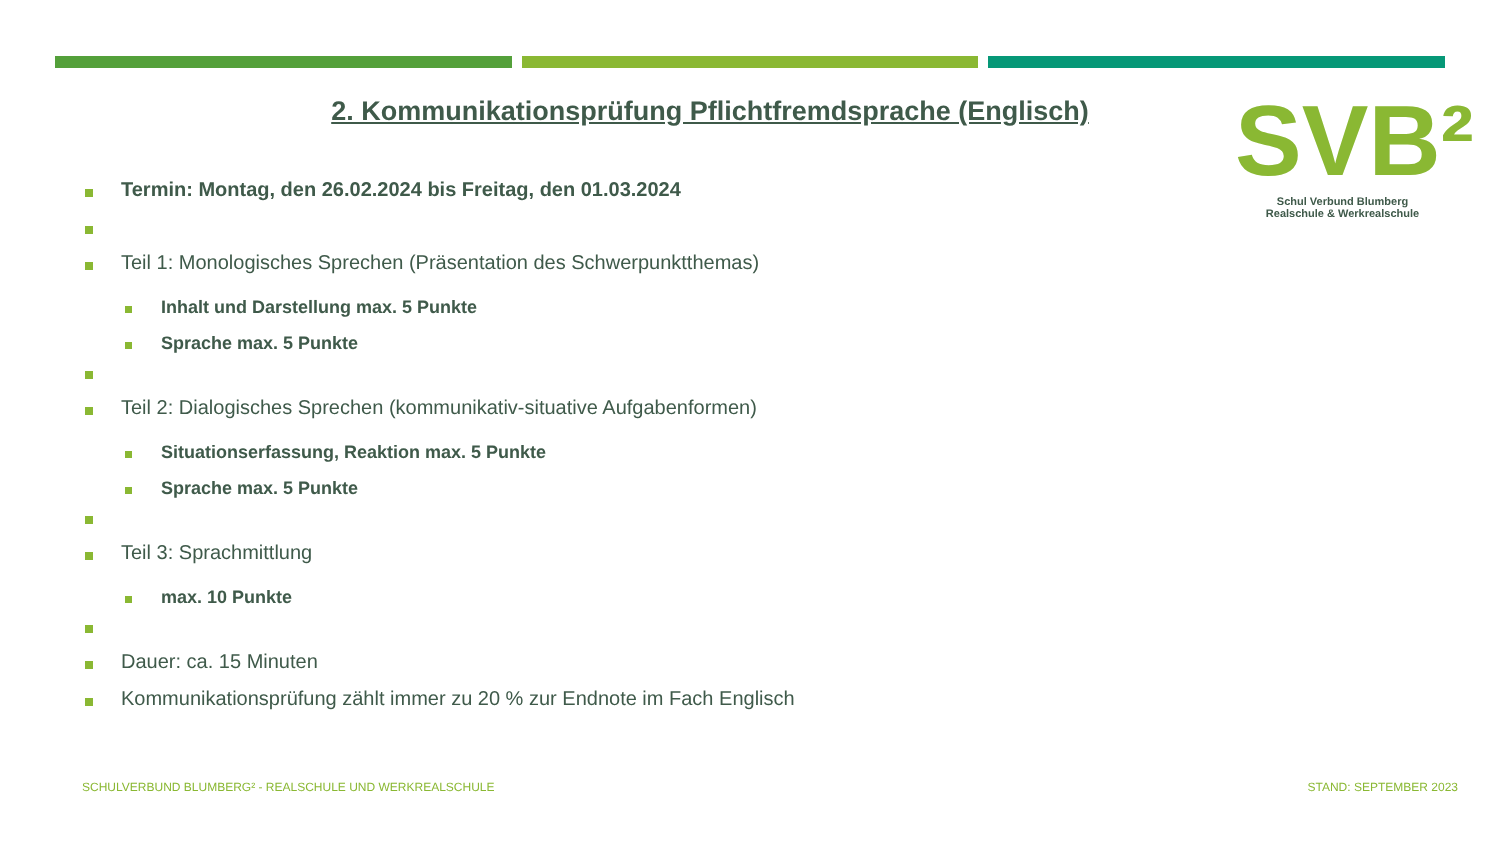2. Kommunikationsprüfung Pflichtfremdsprache (Englisch)
SVB²
Schul Verbund Blumberg
Realschule & Werkrealschule
Termin: Montag, den 26.02.2024 bis Freitag, den 01.03.2024
Teil 1: Monologisches Sprechen (Präsentation des Schwerpunktthemas)
Inhalt und Darstellung max. 5 Punkte
Sprache max. 5 Punkte
Teil 2: Dialogisches Sprechen (kommunikativ-situative Aufgabenformen)
Situationserfassung, Reaktion max. 5 Punkte
Sprache max. 5 Punkte
Teil 3: Sprachmittlung
max. 10 Punkte
Dauer: ca. 15 Minuten
Kommunikationsprüfung zählt immer zu 20 % zur Endnote im Fach Englisch
SCHULVERBUND BLUMBERG² - REALSCHULE UND WERKREALSCHULE
STAND: SEPTEMBER 2023